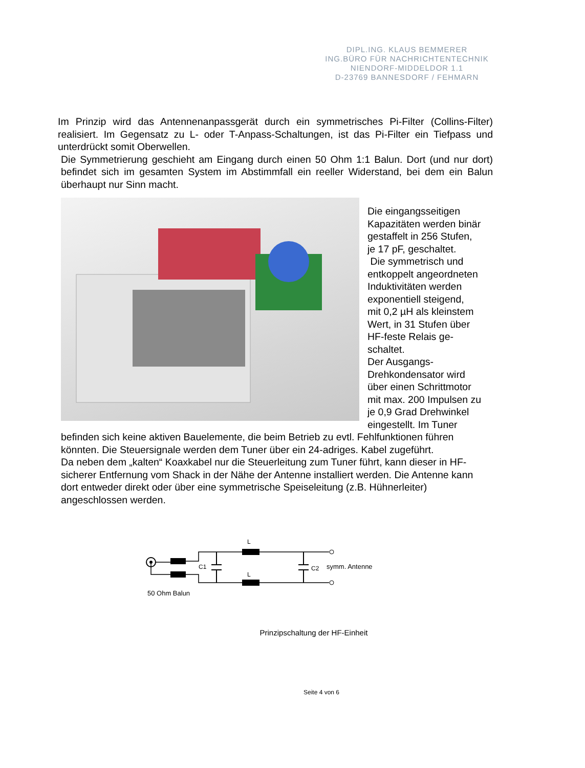DIPL.ING. KLAUS BEMMERER
ING.BÜRO FÜR NACHRICHTENTECHNIK
NIENDORF-MIDDELDOR 1.1
D-23769 BANNESDORF / FEHMARN
Im Prinzip wird das Antennenanpassgerät durch ein symmetrisches Pi-Filter (Collins-Filter) realisiert. Im Gegensatz zu L- oder T-Anpass-Schaltungen, ist das Pi-Filter ein Tiefpass und unterdrückt somit Oberwellen.
Die Symmetrierung geschieht am Eingang durch einen 50 Ohm 1:1 Balun. Dort (und nur dort) befindet sich im gesamten System im Abstimmfall ein reeller Widerstand, bei dem ein Balun überhaupt nur Sinn macht.
Die eingangsseitigen
Kapazitäten werden binär
gestaffelt in 256 Stufen,
je 17 pF, geschaltet.
Die symmetrisch und
entkoppelt angeordneten
Induktivitäten werden
exponentiell steigend,
mit 0,2 µH als kleinstem
Wert, in 31 Stufen über
HF-feste Relais ge-
schaltet.
Der Ausgangs-
Drehkondensator wird
über einen Schrittmotor
mit max. 200 Impulsen zu
je 0,9 Grad Drehwinkel
eingestellt. Im Tuner
befinden sich keine aktiven Bauelemente, die beim Betrieb zu evtl. Fehlfunktionen führen könnten. Die Steuersignale werden dem Tuner über ein 24-adriges. Kabel zugeführt.
Da neben dem „kalten“ Koaxkabel nur die Steuerleitung zum Tuner führt, kann dieser in HF-sicherer Entfernung vom Shack in der Nähe der Antenne installiert werden. Die Antenne kann dort entweder direkt oder über eine symmetrische Speiseleitung (z.B. Hühnerleiter) angeschlossen werden.
L
L
C1
C2
symm. Antenne
50 Ohm Balun
Prinzipschaltung der HF-Einheit
Seite 4 von 6